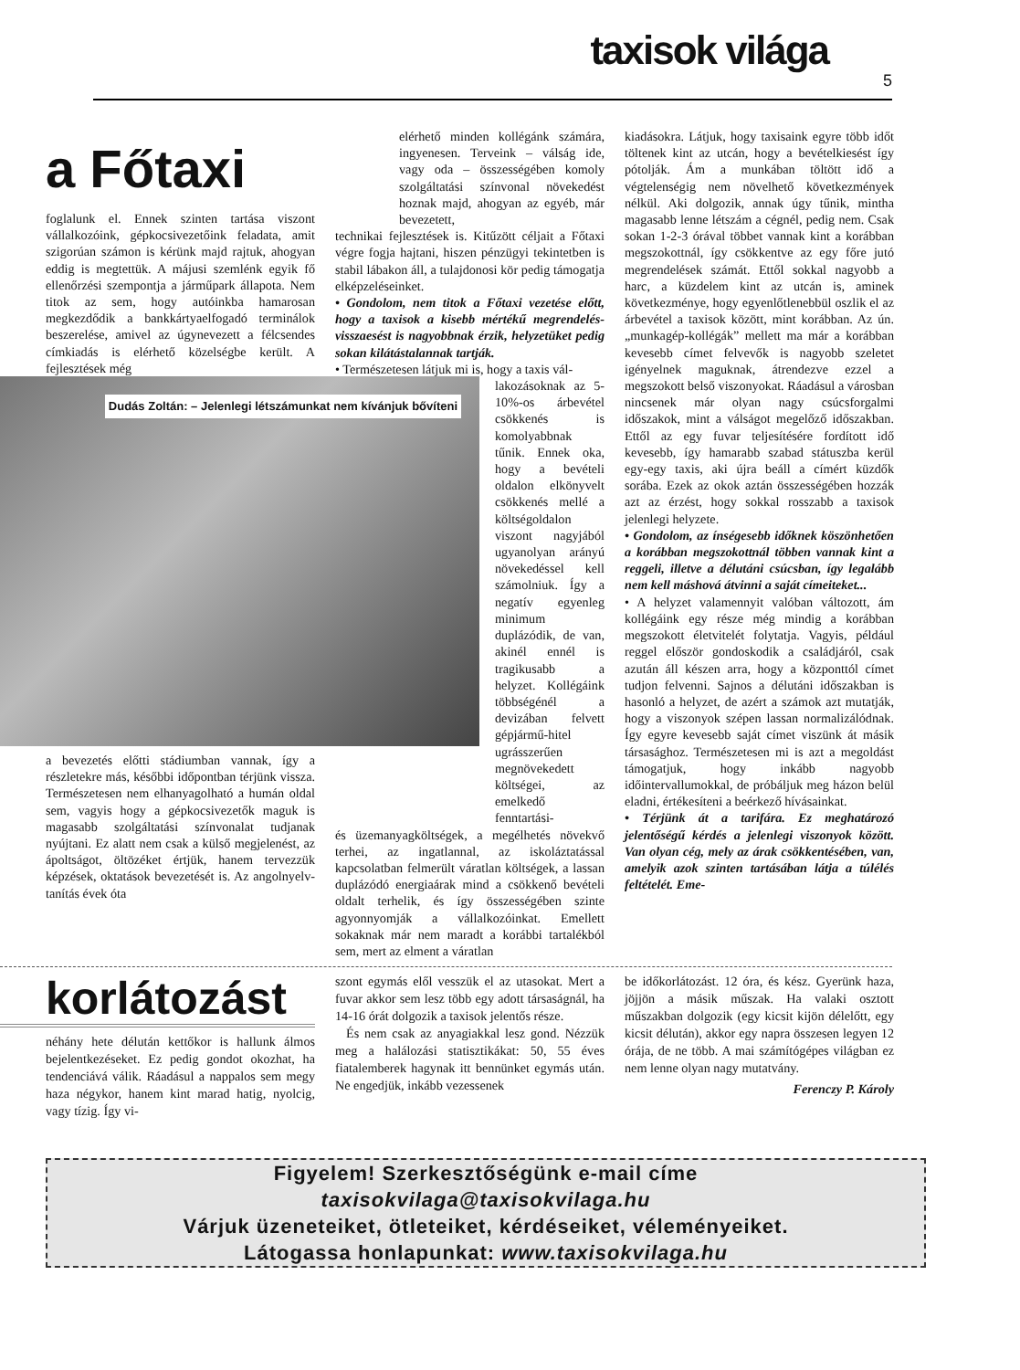taxisok világa
5
a Főtaxi
foglalunk el. Ennek szinten tartása viszont vállalkozóink, gépkocsivezetőink feladata, amit szigorúan számon is kérünk majd rajtuk, ahogyan eddig is megtettük. A májusi szemlénk egyik fő ellenőrzési szempontja a járműpark állapota. Nem titok az sem, hogy autóinkba hamarosan megkezdődik a bankkártyaelfogadó terminálok beszerelése, amivel az úgynevezett a félcsendes címkiadás is elérhető közelségbe került. A fejlesztések még
Dudás Zoltán: – Jelenlegi létszámunkat nem kívánjuk bővíteni
a bevezetés előtti stádiumban vannak, így a részletekre más, későbbi időpontban térjünk vissza. Természetesen nem elhanyagolható a humán oldal sem, vagyis hogy a gépkocsivezetők maguk is magasabb szolgáltatási színvonalat tudjanak nyújtani. Ez alatt nem csak a külső megjelenést, az ápoltságot, öltözéket értjük, hanem tervezzük képzések, oktatások bevezetését is. Az angolnyelv-tanítás évek óta
elérhető minden kollégánk számára, ingyenesen. Terveink – válság ide, vagy oda – összességében komoly szolgáltatási színvonal növekedést hoznak majd, ahogyan az egyéb, már bevezetett,
technikai fejlesztések is. Kitűzött céljait a Főtaxi végre fogja hajtani, hiszen pénzügyi tekintetben is stabil lábakon áll, a tulajdonosi kör pedig támogatja elképzeléseinket.
• Gondolom, nem titok a Főtaxi vezetése előtt, hogy a taxisok a kisebb mértékű megrendelés-visszaesést is nagyobbnak érzik, helyzetüket pedig sokan kilátástalannak tartják.
• Természetesen látjuk mi is, hogy a taxis vál-
lakozásoknak az 5-10%-os árbevétel csökkenés is komolyabbnak tűnik. Ennek oka, hogy a bevételi oldalon elkönyvelt csökkenés mellé a költségoldalon viszont nagyjából ugyanolyan arányú növekedéssel kell számolniuk. Így a negatív egyenleg minimum duplázódik, de van, akinél ennél is tragikusabb a helyzet. Kollégáink többségénél a devizában felvett gépjármű-hitel ugrásszerűen megnövekedett költségei, az emelkedő fenntartási-
és üzemanyagköltségek, a megélhetés növekvő terhei, az ingatlannal, az iskoláztatással kapcsolatban felmerült váratlan költségek, a lassan duplázódó energiaárak mind a csökkenő bevételi oldalt terhelik, és így összességében szinte agyonnyomják a vállalkozóinkat. Emellett sokaknak már nem maradt a korábbi tartalékból sem, mert az elment a váratlan
kiadásokra. Látjuk, hogy taxisaink egyre több időt töltenek kint az utcán, hogy a bevételkiesést így pótolják. Ám a munkában töltött idő a végtelenségig nem növelhető következmények nélkül. Aki dolgozik, annak úgy tűnik, mintha magasabb lenne létszám a cégnél, pedig nem. Csak sokan 1-2-3 órával többet vannak kint a korábban megszokottnál, így csökkentve az egy főre jutó megrendelések számát. Ettől sokkal nagyobb a harc, a küzdelem kint az utcán is, aminek következménye, hogy egyenlőtlenebbül oszlik el az árbevétel a taxisok között, mint korábban. Az ún. „munkagép-kollégák” mellett ma már a korábban kevesebb címet felvevők is nagyobb szeletet igényelnek maguknak, átrendezve ezzel a megszokott belső viszonyokat. Ráadásul a városban nincsenek már olyan nagy csúcsforgalmi időszakok, mint a válságot megelőző időszakban. Ettől az egy fuvar teljesítésére fordított idő kevesebb, így hamarabb szabad státuszba kerül egy-egy taxis, aki újra beáll a címért küzdők sorába. Ezek az okok aztán összességében hozzák azt az érzést, hogy sokkal rosszabb a taxisok jelenlegi helyzete.
• Gondolom, az ínségesebb időknek köszönhetően a korábban megszokottnál többen vannak kint a reggeli, illetve a délutáni csúcsban, így legalább nem kell máshová átvinni a saját címeiteket...
• A helyzet valamennyit valóban változott, ám kollégáink egy része még mindig a korábban megszokott életvitelét folytatja. Vagyis, például reggel először gondoskodik a családjáról, csak azután áll készen arra, hogy a központtól címet tudjon felvenni. Sajnos a délutáni időszakban is hasonló a helyzet, de azért a számok azt mutatják, hogy a viszonyok szépen lassan normalizálódnak. Így egyre kevesebb saját címet viszünk át másik társasághoz. Természetesen mi is azt a megoldást támogatjuk, hogy inkább nagyobb időintervallumokkal, de próbáljuk meg házon belül eladni, értékesíteni a beérkező hívásainkat.
• Térjünk át a tarifára. Ez meghatározó jelentőségű kérdés a jelenlegi viszonyok között. Van olyan cég, mely az árak csökkentésében, van, amelyik azok szinten tartásában látja a túlélés feltételét. Eme-
korlátozást
néhány hete délután kettőkor is hallunk álmos bejelentkezéseket. Ez pedig gondot okozhat, ha tendenciává válik. Ráadásul a nappalos sem megy haza négykor, hanem kint marad hatig, nyolcig, vagy tízig. Így vi-
szont egymás elől vesszük el az utasokat. Mert a fuvar akkor sem lesz több egy adott társaságnál, ha 14-16 órát dolgozik a taxisok jelentős része.
És nem csak az anyagiakkal lesz gond. Nézzük meg a halálozási statisztikákat: 50, 55 éves fiatalemberek hagynak itt bennünket egymás után. Ne engedjük, inkább vezessenek
be időkorlátozást. 12 óra, és kész. Gyerünk haza, jöjjön a másik műszak. Ha valaki osztott műszakban dolgozik (egy kicsit kijön délelőtt, egy kicsit délután), akkor egy napra összesen legyen 12 órája, de ne több. A mai számítógépes világban ez nem lenne olyan nagy mutatvány.
Ferenczy P. Károly
Figyelem! Szerkesztőségünk e-mail címe
taxisokvilaga@taxisokvilaga.hu
Várjuk üzeneteiket, ötleteiket, kérdéseiket, véleményeiket.
Látogassa honlapunkat: www.taxisokvilaga.hu